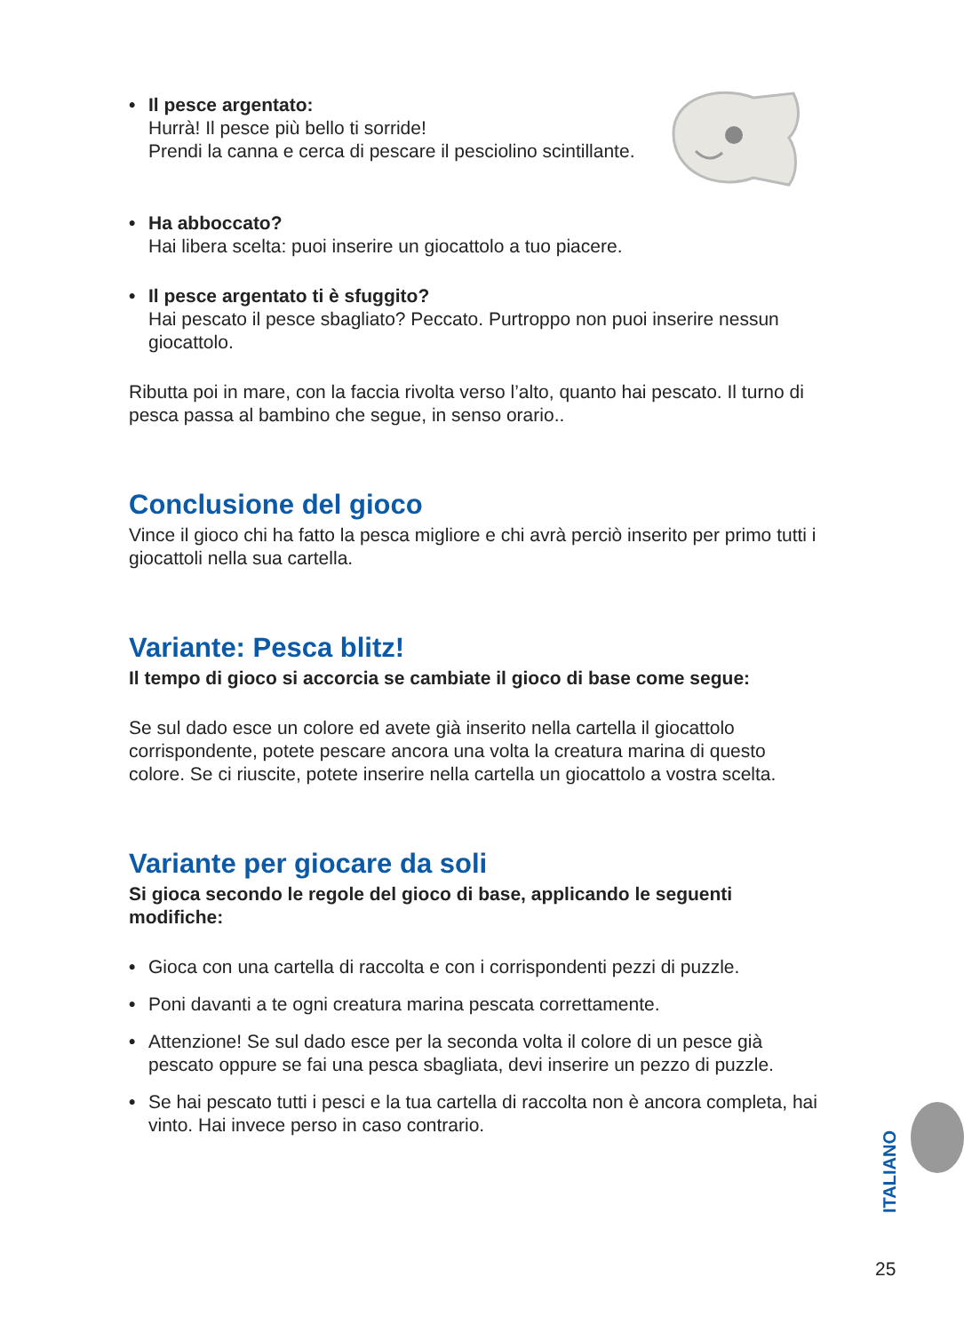• Il pesce argentato:
Hurrà! Il pesce più bello ti sorride!
Prendi la canna e cerca di pescare il pesciolino scintillante.
• Ha abboccato?
Hai libera scelta: puoi inserire un giocattolo a tuo piacere.
• Il pesce argentato ti è sfuggito?
Hai pescato il pesce sbagliato? Peccato. Purtroppo non puoi inserire nessun giocattolo.
Ributta poi in mare, con la faccia rivolta verso l’alto, quanto hai pescato. Il turno di pesca passa al bambino che segue, in senso orario..
Conclusione del gioco
Vince il gioco chi ha fatto la pesca migliore e chi avrà perciò inserito per primo tutti i giocattoli nella sua cartella.
Variante: Pesca blitz!
Il tempo di gioco si accorcia se cambiate il gioco di base come segue:
Se sul dado esce un colore ed avete già inserito nella cartella il giocattolo corrispondente, potete pescare ancora una volta la creatura marina di questo colore. Se ci riuscite, potete inserire nella cartella un giocattolo a vostra scelta.
Variante per giocare da soli
Si gioca secondo le regole del gioco di base, applicando le seguenti modifiche:
• Gioca con una cartella di raccolta e con i corrispondenti pezzi di puzzle.
• Poni davanti a te ogni creatura marina pescata correttamente.
• Attenzione! Se sul dado esce per la seconda volta il colore di un pesce già pescato oppure se fai una pesca sbagliata, devi inserire un pezzo di puzzle.
• Se hai pescato tutti i pesci e la tua cartella di raccolta non è ancora completa, hai vinto. Hai invece perso in caso contrario.
ITALIANO
25